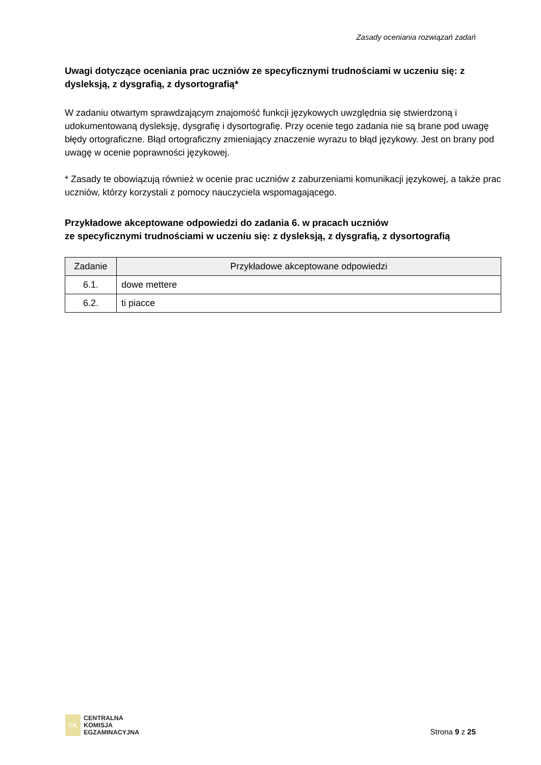Zasady oceniania rozwiązań zadań
Uwagi dotyczące oceniania prac uczniów ze specyficznymi trudnościami w uczeniu się: z dysleksją, z dysgrafią, z dysortografią*
W zadaniu otwartym sprawdzającym znajomość funkcji językowych uwzględnia się stwierdzoną i udokumentowaną dysleksję, dysgrafię i dysortografię. Przy ocenie tego zadania nie są brane pod uwagę błędy ortograficzne. Błąd ortograficzny zmieniający znaczenie wyrazu to błąd językowy. Jest on brany pod uwagę w ocenie poprawności językowej.
* Zasady te obowiązują również w ocenie prac uczniów z zaburzeniami komunikacji językowej, a także prac uczniów, którzy korzystali z pomocy nauczyciela wspomagającego.
Przykładowe akceptowane odpowiedzi do zadania 6. w pracach uczniów
ze specyficznymi trudnościami w uczeniu się: z dysleksją, z dysgrafią, z dysortografią
| Zadanie | Przykładowe akceptowane odpowiedzi |
| --- | --- |
| 6.1. | dowe mettere |
| 6.2. | ti piacce |
CK
CENTRALNA
KOMISJA
EGZAMINACYJNA
Strona 9 z 25